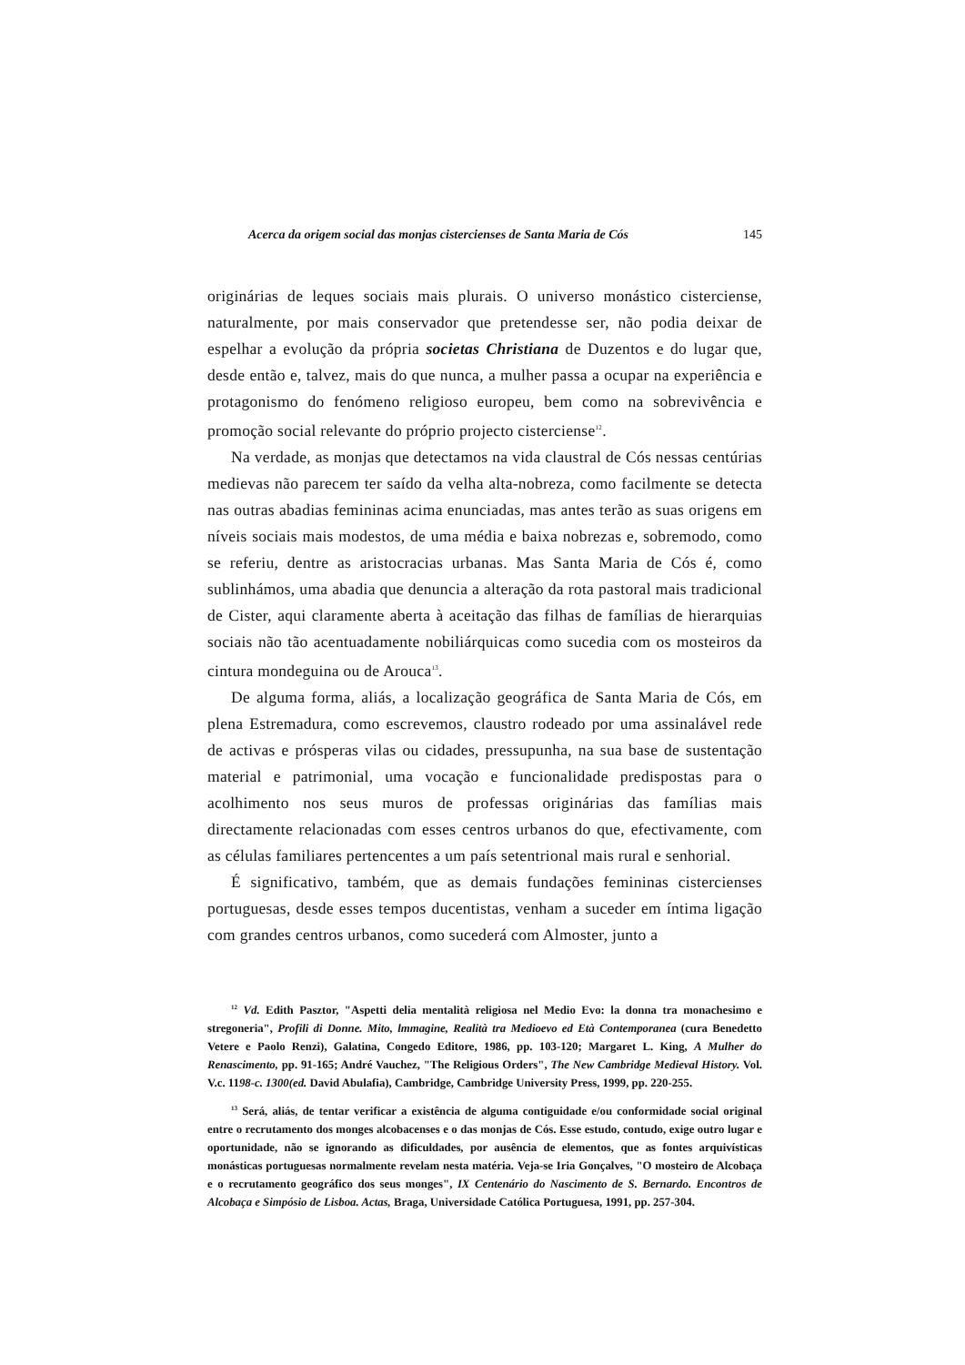Acerca da origem social das monjas cistercienses de Santa Maria de Cós 145
originárias de leques sociais mais plurais. O universo monástico cisterciense, naturalmente, por mais conservador que pretendesse ser, não podia deixar de espelhar a evolução da própria societas Christiana de Duzentos e do lugar que, desde então e, talvez, mais do que nunca, a mulher passa a ocupar na experiência e protagonismo do fenómeno religioso europeu, bem como na sobrevivência e promoção social relevante do próprio projecto cisterciense<sup>12</sup>.
Na verdade, as monjas que detectamos na vida claustral de Cós nessas centúrias medievas não parecem ter saído da velha alta-nobreza, como facilmente se detecta nas outras abadias femininas acima enunciadas, mas antes terão as suas origens em níveis sociais mais modestos, de uma média e baixa nobrezas e, sobremodo, como se referiu, dentre as aristocracias urbanas. Mas Santa Maria de Cós é, como sublinhámos, uma abadia que denuncia a alteração da rota pastoral mais tradicional de Cister, aqui claramente aberta à aceitação das filhas de famílias de hierarquias sociais não tão acentuadamente nobiliárquicas como sucedia com os mosteiros da cintura mondeguina ou de Arouca<sup>13</sup>.
De alguma forma, aliás, a localização geográfica de Santa Maria de Cós, em plena Estremadura, como escrevemos, claustro rodeado por uma assinalável rede de activas e prósperas vilas ou cidades, pressupunha, na sua base de sustentação material e patrimonial, uma vocação e funcionalidade predispostas para o acolhimento nos seus muros de professas originárias das famílias mais directamente relacionadas com esses centros urbanos do que, efectivamente, com as células familiares pertencentes a um país setentrional mais rural e senhorial.
É significativo, também, que as demais fundações femininas cistercienses portuguesas, desde esses tempos ducentistas, venham a suceder em íntima ligação com grandes centros urbanos, como sucederá com Almoster, junto a
<sup>12</sup> Vd. Edith Pasztor, "Aspetti delia mentalità religiosa nel Medio Evo: la donna tra monachesimo e stregoneria", Profili di Donne. Mito, lmmagine, Realità tra Medioevo ed Età Contemporanea (cura Benedetto Vetere e Paolo Renzi), Galatina, Congedo Editore, 1986, pp. 103-120; Margaret L. King, A Mulher do Renascimento, pp. 91-165; André Vauchez, "The Religious Orders", The New Cambridge Medieval History. Vol. V.c. 1198-c. 1300(ed. David Abulafia), Cambridge, Cambridge University Press, 1999, pp. 220-255.
<sup>13</sup> Será, aliás, de tentar verificar a existência de alguma contiguidade e/ou conformidade social original entre o recrutamento dos monges alcobacenses e o das monjas de Cós. Esse estudo, contudo, exige outro lugar e oportunidade, não se ignorando as dificuldades, por ausência de elementos, que as fontes arquivísticas monásticas portuguesas normalmente revelam nesta matéria. Veja-se Iria Gonçalves, "O mosteiro de Alcobaça e o recrutamento geográfico dos seus monges", IX Centenário do Nascimento de S. Bernardo. Encontros de Alcobaça e Simpósio de Lisboa. Actas, Braga, Universidade Católica Portuguesa, 1991, pp. 257-304.